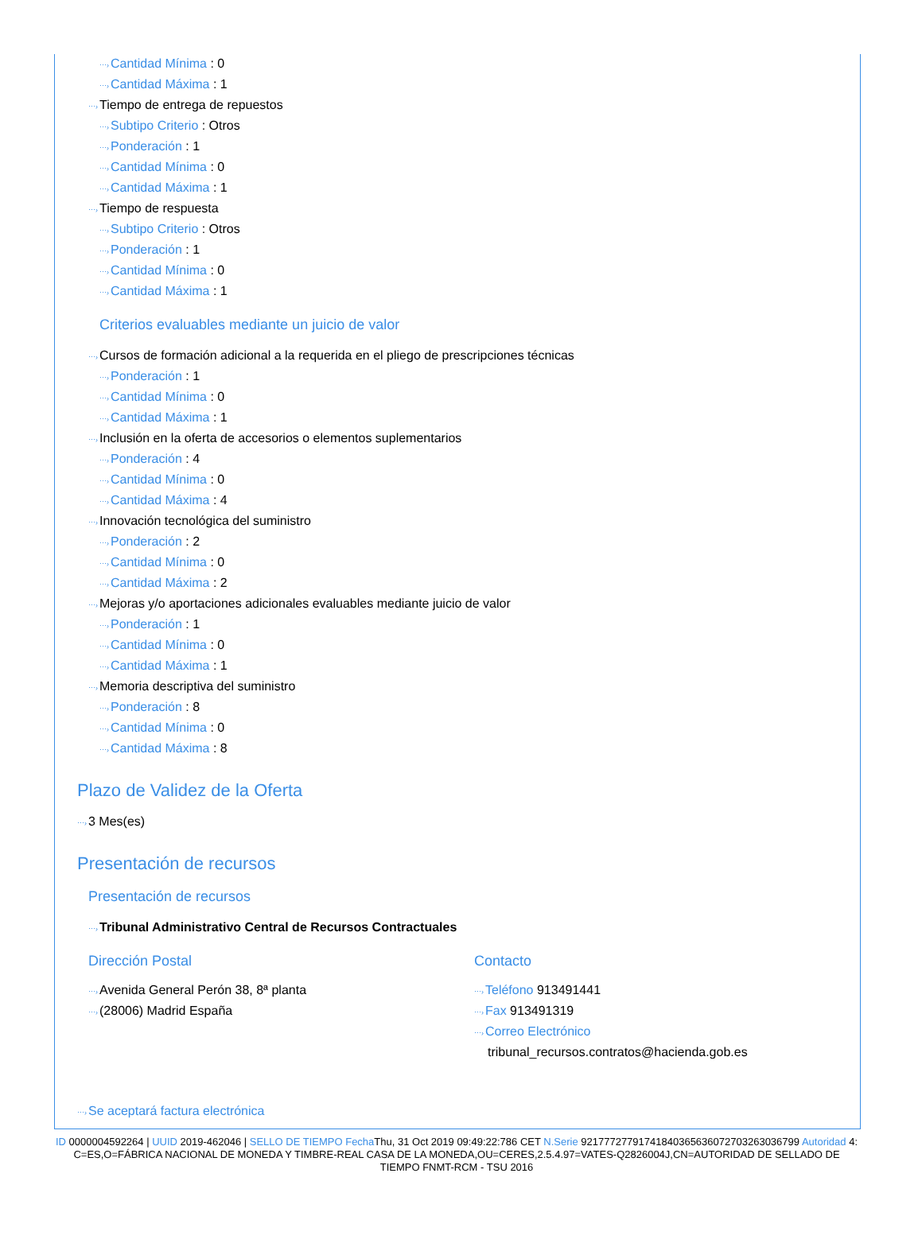⋯›Cantidad Mínima : 0
⋯›Cantidad Máxima : 1
⋯›Tiempo de entrega de repuestos
⋯›Subtipo Criterio : Otros
⋯›Ponderación : 1
⋯›Cantidad Mínima : 0
⋯›Cantidad Máxima : 1
⋯›Tiempo de respuesta
⋯›Subtipo Criterio : Otros
⋯›Ponderación : 1
⋯›Cantidad Mínima : 0
⋯›Cantidad Máxima : 1
Criterios evaluables mediante un juicio de valor
⋯›Cursos de formación adicional a la requerida en el pliego de prescripciones técnicas
⋯›Ponderación : 1
⋯›Cantidad Mínima : 0
⋯›Cantidad Máxima : 1
⋯›Inclusión en la oferta de accesorios o elementos suplementarios
⋯›Ponderación : 4
⋯›Cantidad Mínima : 0
⋯›Cantidad Máxima : 4
⋯›Innovación tecnológica del suministro
⋯›Ponderación : 2
⋯›Cantidad Mínima : 0
⋯›Cantidad Máxima : 2
⋯›Mejoras y/o aportaciones adicionales evaluables mediante juicio de valor
⋯›Ponderación : 1
⋯›Cantidad Mínima : 0
⋯›Cantidad Máxima : 1
⋯›Memoria descriptiva del suministro
⋯›Ponderación : 8
⋯›Cantidad Mínima : 0
⋯›Cantidad Máxima : 8
Plazo de Validez de la Oferta
⋯›3 Mes(es)
Presentación de recursos
Presentación de recursos
⋯›Tribunal Administrativo Central de Recursos Contractuales
Dirección Postal
⋯›Avenida General Perón 38, 8ª planta
⋯›(28006) Madrid España
Contacto
⋯›Teléfono 913491441
⋯›Fax 913491319
⋯›Correo Electrónico
tribunal_recursos.contratos@hacienda.gob.es
⋯›Se aceptará factura electrónica
ID 0000004592264 | UUID 2019-462046 | SELLO DE TIEMPO Fecha Thu, 31 Oct 2019 09:49:22:786 CET N.Serie 92177727791741840365636072703263036799 Autoridad 4: C=ES,O=FÁBRICA NACIONAL DE MONEDA Y TIMBRE-REAL CASA DE LA MONEDA,OU=CERES,2.5.4.97=VATES-Q2826004J,CN=AUTORIDAD DE SELLADO DE TIEMPO FNMT-RCM - TSU 2016